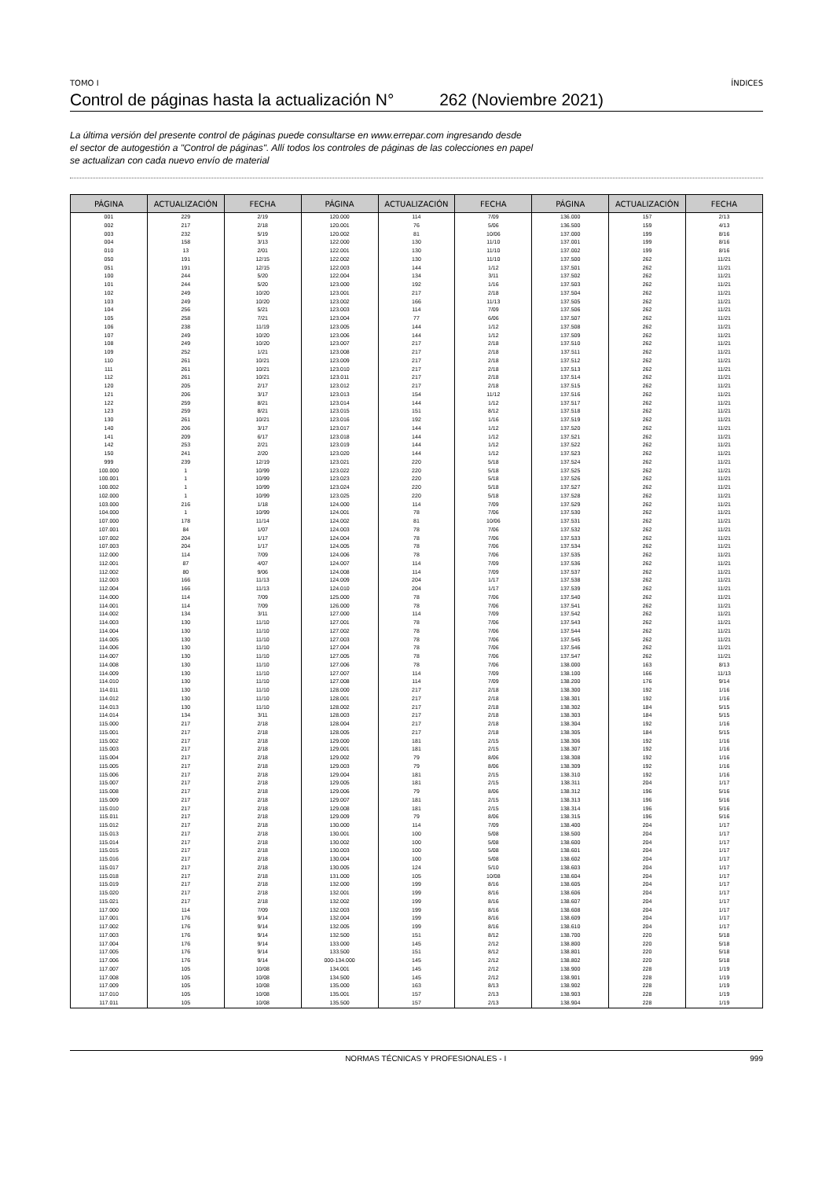TOMO I ÍNDICES
Control de páginas hasta la actualización N° 262 (Noviembre 2021)
La última versión del presente control de páginas puede consultarse en www.errepar.com ingresando desde
el sector de autogestión a "Control de páginas". Allí todos los controles de páginas de las colecciones en papel
se actualizan con cada nuevo envío de material
| PÁGINA | ACTUALIZACIÓN | FECHA | PÁGINA | ACTUALIZACIÓN | FECHA | PÁGINA | ACTUALIZACIÓN | FECHA |
| --- | --- | --- | --- | --- | --- | --- | --- | --- |
| 001 | 229 | 2/19 | 120.000 | 114 | 7/09 | 136.000 | 157 | 2/13 |
| 002 | 217 | 2/18 | 120.001 | 76 | 5/06 | 136.500 | 159 | 4/13 |
| 003 | 232 | 5/19 | 120.002 | 81 | 10/06 | 137.000 | 199 | 8/16 |
| 004 | 158 | 3/13 | 122.000 | 130 | 11/10 | 137.001 | 199 | 8/16 |
| 010 | 13 | 2/01 | 122.001 | 130 | 11/10 | 137.002 | 199 | 8/16 |
| 050 | 191 | 12/15 | 122.002 | 130 | 11/10 | 137.500 | 262 | 11/21 |
| 051 | 191 | 12/15 | 122.003 | 144 | 1/12 | 137.501 | 262 | 11/21 |
| 100 | 244 | 5/20 | 122.004 | 134 | 3/11 | 137.502 | 262 | 11/21 |
| 101 | 244 | 5/20 | 123.000 | 192 | 1/16 | 137.503 | 262 | 11/21 |
| 102 | 249 | 10/20 | 123.001 | 217 | 2/18 | 137.504 | 262 | 11/21 |
| 103 | 249 | 10/20 | 123.002 | 166 | 11/13 | 137.505 | 262 | 11/21 |
| 104 | 256 | 5/21 | 123.003 | 114 | 7/09 | 137.506 | 262 | 11/21 |
| 105 | 258 | 7/21 | 123.004 | 77 | 6/06 | 137.507 | 262 | 11/21 |
| 106 | 238 | 11/19 | 123.005 | 144 | 1/12 | 137.508 | 262 | 11/21 |
| 107 | 249 | 10/20 | 123.006 | 144 | 1/12 | 137.509 | 262 | 11/21 |
| 108 | 249 | 10/20 | 123.007 | 217 | 2/18 | 137.510 | 262 | 11/21 |
| 109 | 252 | 1/21 | 123.008 | 217 | 2/18 | 137.511 | 262 | 11/21 |
| 110 | 261 | 10/21 | 123.009 | 217 | 2/18 | 137.512 | 262 | 11/21 |
| 111 | 261 | 10/21 | 123.010 | 217 | 2/18 | 137.513 | 262 | 11/21 |
| 112 | 261 | 10/21 | 123.011 | 217 | 2/18 | 137.514 | 262 | 11/21 |
| 120 | 205 | 2/17 | 123.012 | 217 | 2/18 | 137.515 | 262 | 11/21 |
| 121 | 206 | 3/17 | 123.013 | 154 | 11/12 | 137.516 | 262 | 11/21 |
| 122 | 259 | 8/21 | 123.014 | 144 | 1/12 | 137.517 | 262 | 11/21 |
| 123 | 259 | 8/21 | 123.015 | 151 | 8/12 | 137.518 | 262 | 11/21 |
| 130 | 261 | 10/21 | 123.016 | 192 | 1/16 | 137.519 | 262 | 11/21 |
| 140 | 206 | 3/17 | 123.017 | 144 | 1/12 | 137.520 | 262 | 11/21 |
| 141 | 209 | 6/17 | 123.018 | 144 | 1/12 | 137.521 | 262 | 11/21 |
| 142 | 253 | 2/21 | 123.019 | 144 | 1/12 | 137.522 | 262 | 11/21 |
| 150 | 241 | 2/20 | 123.020 | 144 | 1/12 | 137.523 | 262 | 11/21 |
| 999 | 239 | 12/19 | 123.021 | 220 | 5/18 | 137.524 | 262 | 11/21 |
| 100.000 | 1 | 10/99 | 123.022 | 220 | 5/18 | 137.525 | 262 | 11/21 |
| 100.001 | 1 | 10/99 | 123.023 | 220 | 5/18 | 137.526 | 262 | 11/21 |
| 100.002 | 1 | 10/99 | 123.024 | 220 | 5/18 | 137.527 | 262 | 11/21 |
| 102.000 | 1 | 10/99 | 123.025 | 220 | 5/18 | 137.528 | 262 | 11/21 |
| 103.000 | 216 | 1/18 | 124.000 | 114 | 7/09 | 137.529 | 262 | 11/21 |
| 104.000 | 1 | 10/99 | 124.001 | 78 | 7/06 | 137.530 | 262 | 11/21 |
| 107.000 | 178 | 11/14 | 124.002 | 81 | 10/06 | 137.531 | 262 | 11/21 |
| 107.001 | 84 | 1/07 | 124.003 | 78 | 7/06 | 137.532 | 262 | 11/21 |
| 107.002 | 204 | 1/17 | 124.004 | 78 | 7/06 | 137.533 | 262 | 11/21 |
| 107.003 | 204 | 1/17 | 124.005 | 78 | 7/06 | 137.534 | 262 | 11/21 |
| 112.000 | 114 | 7/09 | 124.006 | 78 | 7/06 | 137.535 | 262 | 11/21 |
| 112.001 | 87 | 4/07 | 124.007 | 114 | 7/09 | 137.536 | 262 | 11/21 |
| 112.002 | 80 | 9/06 | 124.008 | 114 | 7/09 | 137.537 | 262 | 11/21 |
| 112.003 | 166 | 11/13 | 124.009 | 204 | 1/17 | 137.538 | 262 | 11/21 |
| 112.004 | 166 | 11/13 | 124.010 | 204 | 1/17 | 137.539 | 262 | 11/21 |
| 114.000 | 114 | 7/09 | 125.000 | 78 | 7/06 | 137.540 | 262 | 11/21 |
| 114.001 | 114 | 7/09 | 126.000 | 78 | 7/06 | 137.541 | 262 | 11/21 |
| 114.002 | 134 | 3/11 | 127.000 | 114 | 7/09 | 137.542 | 262 | 11/21 |
| 114.003 | 130 | 11/10 | 127.001 | 78 | 7/06 | 137.543 | 262 | 11/21 |
| 114.004 | 130 | 11/10 | 127.002 | 78 | 7/06 | 137.544 | 262 | 11/21 |
| 114.005 | 130 | 11/10 | 127.003 | 78 | 7/06 | 137.545 | 262 | 11/21 |
| 114.006 | 130 | 11/10 | 127.004 | 78 | 7/06 | 137.546 | 262 | 11/21 |
| 114.007 | 130 | 11/10 | 127.005 | 78 | 7/06 | 137.547 | 262 | 11/21 |
| 114.008 | 130 | 11/10 | 127.006 | 78 | 7/06 | 138.000 | 163 | 8/13 |
| 114.009 | 130 | 11/10 | 127.007 | 114 | 7/09 | 138.100 | 166 | 11/13 |
| 114.010 | 130 | 11/10 | 127.008 | 114 | 7/09 | 138.200 | 176 | 9/14 |
| 114.011 | 130 | 11/10 | 128.000 | 217 | 2/18 | 138.300 | 192 | 1/16 |
| 114.012 | 130 | 11/10 | 128.001 | 217 | 2/18 | 138.301 | 192 | 1/16 |
| 114.013 | 130 | 11/10 | 128.002 | 217 | 2/18 | 138.302 | 184 | 5/15 |
| 114.014 | 134 | 3/11 | 128.003 | 217 | 2/18 | 138.303 | 184 | 5/15 |
| 115.000 | 217 | 2/18 | 128.004 | 217 | 2/18 | 138.304 | 192 | 1/16 |
| 115.001 | 217 | 2/18 | 128.005 | 217 | 2/18 | 138.305 | 184 | 5/15 |
| 115.002 | 217 | 2/18 | 129.000 | 181 | 2/15 | 138.306 | 192 | 1/16 |
| 115.003 | 217 | 2/18 | 129.001 | 181 | 2/15 | 138.307 | 192 | 1/16 |
| 115.004 | 217 | 2/18 | 129.002 | 79 | 8/06 | 138.308 | 192 | 1/16 |
| 115.005 | 217 | 2/18 | 129.003 | 79 | 8/06 | 138.309 | 192 | 1/16 |
| 115.006 | 217 | 2/18 | 129.004 | 181 | 2/15 | 138.310 | 192 | 1/16 |
| 115.007 | 217 | 2/18 | 129.005 | 181 | 2/15 | 138.311 | 204 | 1/17 |
| 115.008 | 217 | 2/18 | 129.006 | 79 | 8/06 | 138.312 | 196 | 5/16 |
| 115.009 | 217 | 2/18 | 129.007 | 181 | 2/15 | 138.313 | 196 | 5/16 |
| 115.010 | 217 | 2/18 | 129.008 | 181 | 2/15 | 138.314 | 196 | 5/16 |
| 115.011 | 217 | 2/18 | 129.009 | 79 | 8/06 | 138.315 | 196 | 5/16 |
| 115.012 | 217 | 2/18 | 130.000 | 114 | 7/09 | 138.400 | 204 | 1/17 |
| 115.013 | 217 | 2/18 | 130.001 | 100 | 5/08 | 138.500 | 204 | 1/17 |
| 115.014 | 217 | 2/18 | 130.002 | 100 | 5/08 | 138.600 | 204 | 1/17 |
| 115.015 | 217 | 2/18 | 130.003 | 100 | 5/08 | 138.601 | 204 | 1/17 |
| 115.016 | 217 | 2/18 | 130.004 | 100 | 5/08 | 138.602 | 204 | 1/17 |
| 115.017 | 217 | 2/18 | 130.005 | 124 | 5/10 | 138.603 | 204 | 1/17 |
| 115.018 | 217 | 2/18 | 131.000 | 105 | 10/08 | 138.604 | 204 | 1/17 |
| 115.019 | 217 | 2/18 | 132.000 | 199 | 8/16 | 138.605 | 204 | 1/17 |
| 115.020 | 217 | 2/18 | 132.001 | 199 | 8/16 | 138.606 | 204 | 1/17 |
| 115.021 | 217 | 2/18 | 132.002 | 199 | 8/16 | 138.607 | 204 | 1/17 |
| 117.000 | 114 | 7/09 | 132.003 | 199 | 8/16 | 138.608 | 204 | 1/17 |
| 117.001 | 176 | 9/14 | 132.004 | 199 | 8/16 | 138.609 | 204 | 1/17 |
| 117.002 | 176 | 9/14 | 132.005 | 199 | 8/16 | 138.610 | 204 | 1/17 |
| 117.003 | 176 | 9/14 | 132.500 | 151 | 8/12 | 138.700 | 220 | 5/18 |
| 117.004 | 176 | 9/14 | 133.000 | 145 | 2/12 | 138.800 | 220 | 5/18 |
| 117.005 | 176 | 9/14 | 133.500 | 151 | 8/12 | 138.801 | 220 | 5/18 |
| 117.006 | 176 | 9/14 | 000-134.000 | 145 | 2/12 | 138.802 | 220 | 5/18 |
| 117.007 | 105 | 10/08 | 134.001 | 145 | 2/12 | 138.900 | 228 | 1/19 |
| 117.008 | 105 | 10/08 | 134.500 | 145 | 2/12 | 138.901 | 228 | 1/19 |
| 117.009 | 105 | 10/08 | 135.000 | 163 | 8/13 | 138.902 | 228 | 1/19 |
| 117.010 | 105 | 10/08 | 135.001 | 157 | 2/13 | 138.903 | 228 | 1/19 |
| 117.011 | 105 | 10/08 | 135.500 | 157 | 2/13 | 138.904 | 228 | 1/19 |
NORMAS TÉCNICAS Y PROFESIONALES - I 999